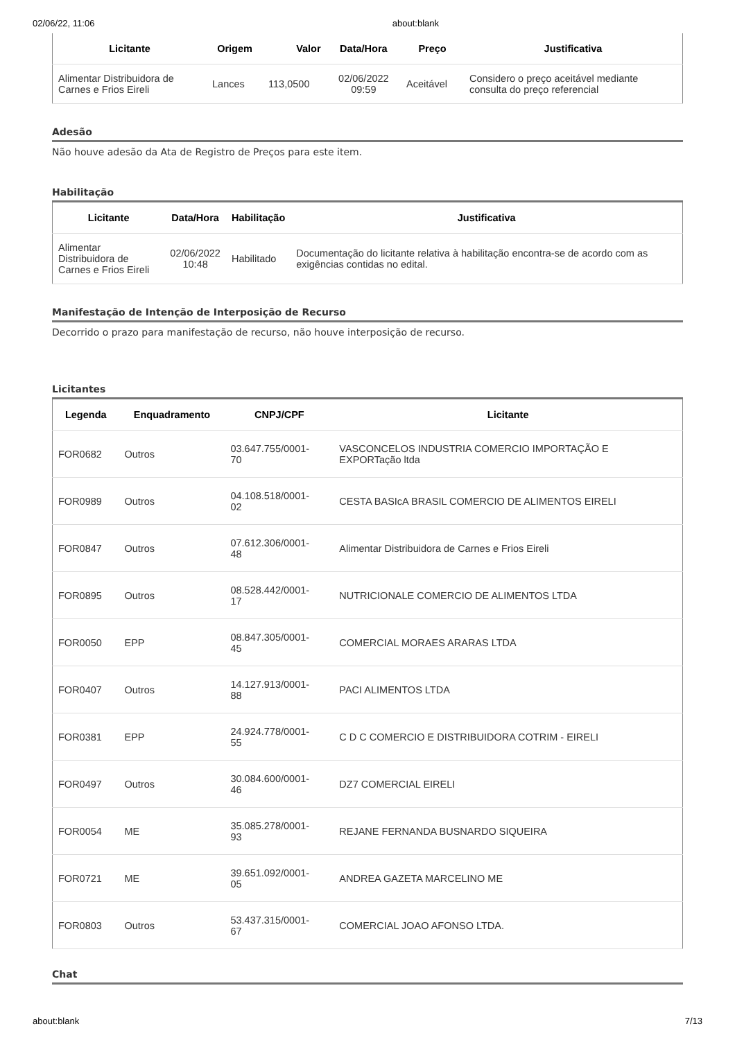02/06/22, 11:06 about:blank
| Licitante | Origem | Valor | Data/Hora | Preço | Justificativa |
| --- | --- | --- | --- | --- | --- |
| Alimentar Distribuidora de Carnes e Frios Eireli | Lances | 113,0500 | 02/06/2022 09:59 | Aceitável | Considero o preço aceitável mediante consulta do preço referencial |
Adesão
Não houve adesão da Ata de Registro de Preços para este item.
Habilitação
| Licitante | Data/Hora | Habilitação | Justificativa |
| --- | --- | --- | --- |
| Alimentar Distribuidora de Carnes e Frios Eireli | 02/06/2022 10:48 | Habilitado | Documentação do licitante relativa à habilitação encontra-se de acordo com as exigências contidas no edital. |
Manifestação de Intenção de Interposição de Recurso
Decorrido o prazo para manifestação de recurso, não houve interposição de recurso.
Licitantes
| Legenda | Enquadramento | CNPJ/CPF | Licitante |
| --- | --- | --- | --- |
| FOR0682 | Outros | 03.647.755/0001- 70 | VASCONCELOS INDUSTRIA COMERCIO IMPORTAÇÃO E EXPORTação ltda |
| FOR0989 | Outros | 04.108.518/0001- 02 | CESTA BASIcA BRASIL COMERCIO DE ALIMENTOS EIRELI |
| FOR0847 | Outros | 07.612.306/0001- 48 | Alimentar Distribuidora de Carnes e Frios Eireli |
| FOR0895 | Outros | 08.528.442/0001- 17 | NUTRICIONALE COMERCIO DE ALIMENTOS LTDA |
| FOR0050 | EPP | 08.847.305/0001- 45 | COMERCIAL MORAES ARARAS LTDA |
| FOR0407 | Outros | 14.127.913/0001- 88 | PACI ALIMENTOS LTDA |
| FOR0381 | EPP | 24.924.778/0001- 55 | C D C COMERCIO E DISTRIBUIDORA COTRIM - EIRELI |
| FOR0497 | Outros | 30.084.600/0001- 46 | DZ7 COMERCIAL EIRELI |
| FOR0054 | ME | 35.085.278/0001- 93 | REJANE FERNANDA BUSNARDO SIQUEIRA |
| FOR0721 | ME | 39.651.092/0001- 05 | ANDREA GAZETA MARCELINO ME |
| FOR0803 | Outros | 53.437.315/0001- 67 | COMERCIAL JOAO AFONSO LTDA. |
Chat
about:blank 7/13